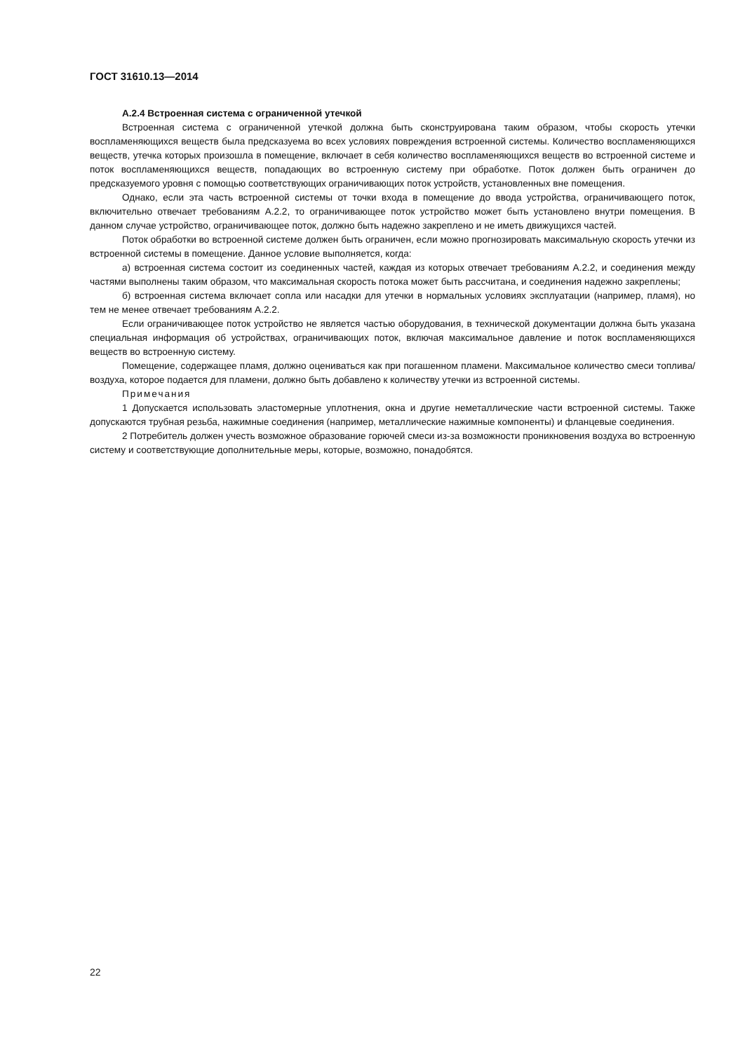ГОСТ 31610.13—2014
А.2.4 Встроенная система с ограниченной утечкой
Встроенная система с ограниченной утечкой должна быть сконструирована таким образом, чтобы скорость утечки воспламеняющихся веществ была предсказуема во всех условиях повреждения встроенной системы. Количество воспламеняющихся веществ, утечка которых произошла в помещение, включает в себя количество воспламеняющихся веществ во встроенной системе и поток воспламеняющихся веществ, попадающих во встроенную систему при обработке. Поток должен быть ограничен до предсказуемого уровня с помощью соответствующих ограничивающих поток устройств, установленных вне помещения.
Однако, если эта часть встроенной системы от точки входа в помещение до ввода устройства, ограничивающего поток, включительно отвечает требованиям А.2.2, то ограничивающее поток устройство может быть установлено внутри помещения. В данном случае устройство, ограничивающее поток, должно быть надежно закреплено и не иметь движущихся частей.
Поток обработки во встроенной системе должен быть ограничен, если можно прогнозировать максимальную скорость утечки из встроенной системы в помещение. Данное условие выполняется, когда:
а) встроенная система состоит из соединенных частей, каждая из которых отвечает требованиям А.2.2, и соединения между частями выполнены таким образом, что максимальная скорость потока может быть рассчитана, и соединения надежно закреплены;
б) встроенная система включает сопла или насадки для утечки в нормальных условиях эксплуатации (например, пламя), но тем не менее отвечает требованиям А.2.2.
Если ограничивающее поток устройство не является частью оборудования, в технической документации должна быть указана специальная информация об устройствах, ограничивающих поток, включая максимальное давление и поток воспламеняющихся веществ во встроенную систему.
Помещение, содержащее пламя, должно оцениваться как при погашенном пламени. Максимальное количество смеси топлива/воздуха, которое подается для пламени, должно быть добавлено к количеству утечки из встроенной системы.
Примечания
1 Допускается использовать эластомерные уплотнения, окна и другие неметаллические части встроенной системы. Также допускаются трубная резьба, нажимные соединения (например, металлические нажимные компоненты) и фланцевые соединения.
2 Потребитель должен учесть возможное образование горючей смеси из-за возможности проникновения воздуха во встроенную систему и соответствующие дополнительные меры, которые, возможно, понадобятся.
22